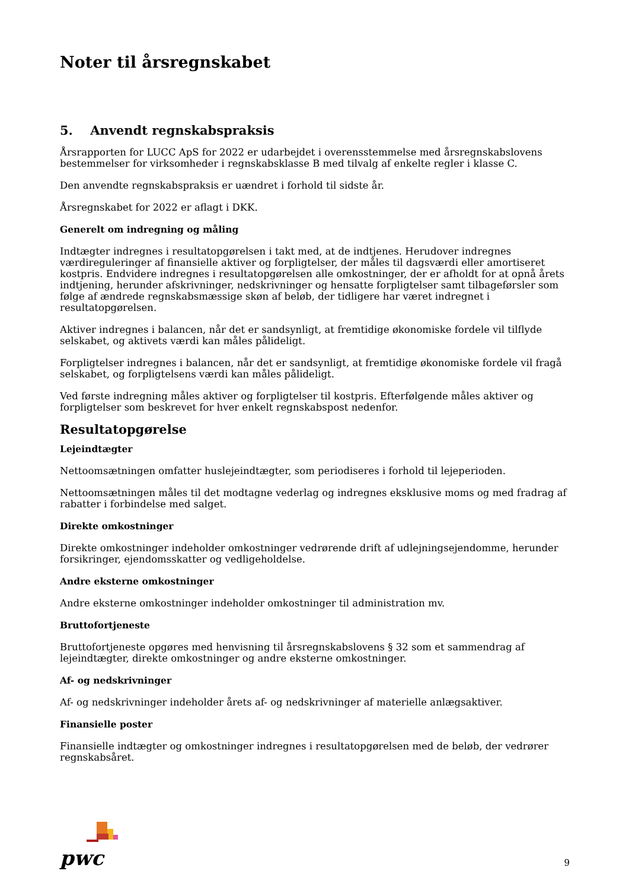Noter til årsregnskabet
5. Anvendt regnskabspraksis
Årsrapporten for LUCC ApS for 2022 er udarbejdet i overensstemmelse med årsregnskabslovens bestemmelser for virksomheder i regnskabsklasse B med tilvalg af enkelte regler i klasse C.
Den anvendte regnskabspraksis er uændret i forhold til sidste år.
Årsregnskabet for 2022 er aflagt i DKK.
Generelt om indregning og måling
Indtægter indregnes i resultatopgørelsen i takt med, at de indtjenes. Herudover indregnes værdireguleringer af finansielle aktiver og forpligtelser, der måles til dagsværdi eller amortiseret kostpris. Endvidere indregnes i resultatopgørelsen alle omkostninger, der er afholdt for at opnå årets indtjening, herunder afskrivninger, nedskrivninger og hensatte forpligtelser samt tilbageførsler som følge af ændrede regnskabsmæssige skøn af beløb, der tidligere har været indregnet i resultatopgørelsen.
Aktiver indregnes i balancen, når det er sandsynligt, at fremtidige økonomiske fordele vil tilflyde selskabet, og aktivets værdi kan måles pålideligt.
Forpligtelser indregnes i balancen, når det er sandsynligt, at fremtidige økonomiske fordele vil fragå selskabet, og forpligtelsens værdi kan måles pålideligt.
Ved første indregning måles aktiver og forpligtelser til kostpris. Efterfølgende måles aktiver og forpligtelser som beskrevet for hver enkelt regnskabspost nedenfor.
Resultatopgørelse
Lejeindtægter
Nettoomsætningen omfatter huslejeindtægter, som periodiseres i forhold til lejeperioden.
Nettoomsætningen måles til det modtagne vederlag og indregnes eksklusive moms og med fradrag af rabatter i forbindelse med salget.
Direkte omkostninger
Direkte omkostninger indeholder omkostninger vedrørende drift af udlejningsejendomme, herunder forsikringer, ejendomsskatter og vedligeholdelse.
Andre eksterne omkostninger
Andre eksterne omkostninger indeholder omkostninger til administration mv.
Bruttofortjeneste
Bruttofortjeneste opgøres med henvisning til årsregnskabslovens § 32 som et sammendrag af lejeindtægter, direkte omkostninger og andre eksterne omkostninger.
Af- og nedskrivninger
Af- og nedskrivninger indeholder årets af- og nedskrivninger af materielle anlægsaktiver.
Finansielle poster
Finansielle indtægter og omkostninger indregnes i resultatopgørelsen med de beløb, der vedrører regnskabsåret.
pwc
9